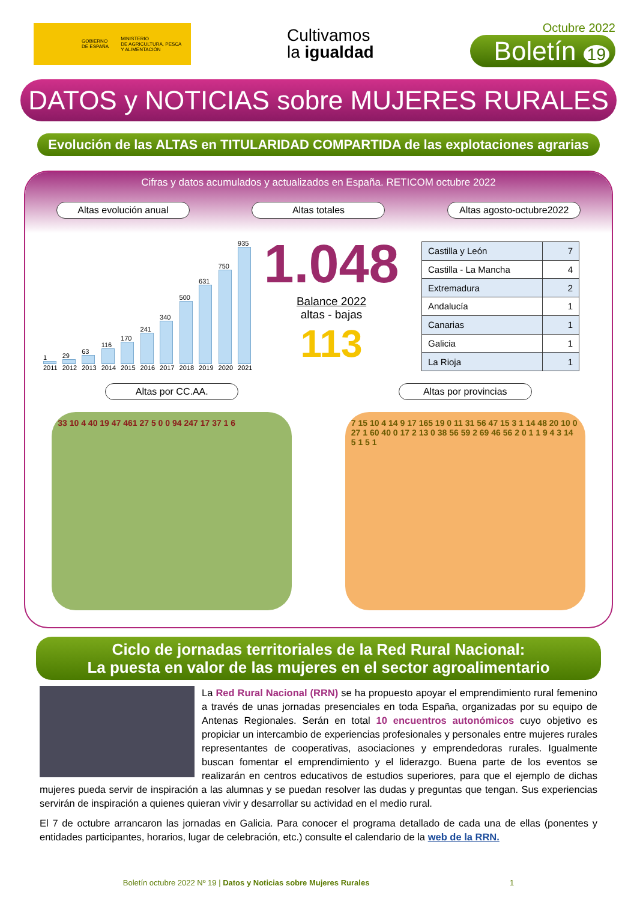GOBIERNO
DE ESPAÑA MINISTERIO
DE AGRICULTURA, PESCA
Y ALIMENTACIÓN
Cultivamos
la igualdad
Octubre 2022
Boletín 19
DATOS y NOTICIAS sobre MUJERES RURALES
Evolución de las ALTAS en TITULARIDAD COMPARTIDA de las explotaciones agrarias
Cifras y datos acumulados y actualizados en España. RETICOM octubre 2022
Altas evolución anual Altas totales Altas agosto-octubre2022
1
2011
29
2012
63
2013
116
2014
170
2015
241
2016
340
2017
500
2018
631
2019
750
2020
935
2021
1.048
Balance 2022
altas - bajas
113
| Castilla y León | 7 |
| Castilla - La Mancha | 4 |
| Extremadura | 2 |
| Andalucía | 1 |
| Canarias | 1 |
| Galicia | 1 |
| La Rioja | 1 |
Altas por CC.AA. Altas por provincias
33 10 4 40 19 47 461 27 5 0 0 94 247 17 37 1 6 7 15 10 4 14 9 17 165 19 0 11 31 56 47 15 3 1 14 48 20 10 0 27 1 60 40 0 17 2 13 0 38 56 59 2 69 46 56 2 0 1 1 9 4 3 14 5 1 5 1
Ciclo de jornadas territoriales de la Red Rural Nacional:
La puesta en valor de las mujeres en el sector agroalimentario
La Red Rural Nacional (RRN) se ha propuesto apoyar el emprendimiento rural femenino a través de unas jornadas presenciales en toda España, organizadas por su equipo de Antenas Regionales. Serán en total 10 encuentros autonómicos cuyo objetivo es propiciar un intercambio de experiencias profesionales y personales entre mujeres rurales representantes de cooperativas, asociaciones y emprendedoras rurales. Igualmente buscan fomentar el emprendimiento y el liderazgo. Buena parte de los eventos se realizarán en centros educativos de estudios superiores, para que el ejemplo de dichas mujeres pueda servir de inspiración a las alumnas y se puedan resolver las dudas y preguntas que tengan. Sus experiencias servirán de inspiración a quienes quieran vivir y desarrollar su actividad en el medio rural.
El 7 de octubre arrancaron las jornadas en Galicia. Para conocer el programa detallado de cada una de ellas (ponentes y entidades participantes, horarios, lugar de celebración, etc.) consulte el calendario de la web de la RRN.
Boletín octubre 2022 Nº 19 | Datos y Noticias sobre Mujeres Rurales 1